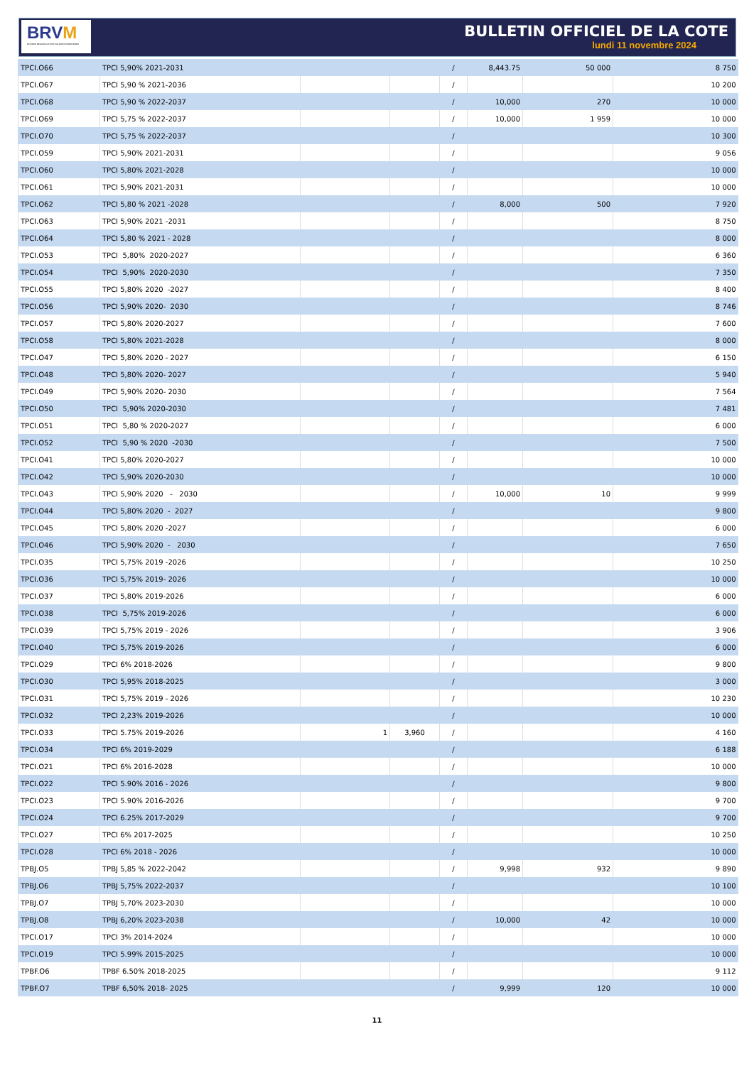BRVM
BOURSE REGIONALE DES VALEURS MOBILIERES
BULLETIN OFFICIEL DE LA COTE
lundi 11 novembre 2024
| TPCI.O66 | TPCI 5,90% 2021-2031 | | | / | 8,443.75 | 50 000 | 8 750 |
| TPCI.O67 | TPCI 5,90 % 2021-2036 | | | / | | | 10 200 |
| TPCI.O68 | TPCI 5,90 % 2022-2037 | | | / | 10,000 | 270 | 10 000 |
| TPCI.O69 | TPCI 5,75 % 2022-2037 | | | / | 10,000 | 1 959 | 10 000 |
| TPCI.O70 | TPCI 5,75 % 2022-2037 | | | / | | | 10 300 |
| TPCI.O59 | TPCI 5,90% 2021-2031 | | | / | | | 9 056 |
| TPCI.O60 | TPCI 5,80% 2021-2028 | | | / | | | 10 000 |
| TPCI.O61 | TPCI 5,90% 2021-2031 | | | / | | | 10 000 |
| TPCI.O62 | TPCI 5,80 % 2021 -2028 | | | / | 8,000 | 500 | 7 920 |
| TPCI.O63 | TPCI 5,90% 2021 -2031 | | | / | | | 8 750 |
| TPCI.O64 | TPCI 5,80 % 2021 - 2028 | | | / | | | 8 000 |
| TPCI.O53 | TPCI 5,80% 2020-2027 | | | / | | | 6 360 |
| TPCI.O54 | TPCI 5,90% 2020-2030 | | | / | | | 7 350 |
| TPCI.O55 | TPCI 5,80% 2020 -2027 | | | / | | | 8 400 |
| TPCI.O56 | TPCI 5,90% 2020- 2030 | | | / | | | 8 746 |
| TPCI.O57 | TPCI 5,80% 2020-2027 | | | / | | | 7 600 |
| TPCI.O58 | TPCI 5,80% 2021-2028 | | | / | | | 8 000 |
| TPCI.O47 | TPCI 5,80% 2020 - 2027 | | | / | | | 6 150 |
| TPCI.O48 | TPCI 5,80% 2020- 2027 | | | / | | | 5 940 |
| TPCI.O49 | TPCI 5,90% 2020- 2030 | | | / | | | 7 564 |
| TPCI.O50 | TPCI 5,90% 2020-2030 | | | / | | | 7 481 |
| TPCI.O51 | TPCI 5,80 % 2020-2027 | | | / | | | 6 000 |
| TPCI.O52 | TPCI 5,90 % 2020 -2030 | | | / | | | 7 500 |
| TPCI.O41 | TPCI 5,80% 2020-2027 | | | / | | | 10 000 |
| TPCI.O42 | TPCI 5,90% 2020-2030 | | | / | | | 10 000 |
| TPCI.O43 | TPCI 5,90% 2020 - 2030 | | | / | 10,000 | 10 | 9 999 |
| TPCI.O44 | TPCI 5,80% 2020 - 2027 | | | / | | | 9 800 |
| TPCI.O45 | TPCI 5,80% 2020 -2027 | | | / | | | 6 000 |
| TPCI.O46 | TPCI 5,90% 2020 - 2030 | | | / | | | 7 650 |
| TPCI.O35 | TPCI 5,75% 2019 -2026 | | | / | | | 10 250 |
| TPCI.O36 | TPCI 5,75% 2019- 2026 | | | / | | | 10 000 |
| TPCI.O37 | TPCI 5,80% 2019-2026 | | | / | | | 6 000 |
| TPCI.O38 | TPCI 5,75% 2019-2026 | | | / | | | 6 000 |
| TPCI.O39 | TPCI 5,75% 2019 - 2026 | | | / | | | 3 906 |
| TPCI.O40 | TPCI 5,75% 2019-2026 | | | / | | | 6 000 |
| TPCI.O29 | TPCI 6% 2018-2026 | | | / | | | 9 800 |
| TPCI.O30 | TPCI 5,95% 2018-2025 | | | / | | | 3 000 |
| TPCI.O31 | TPCI 5,75% 2019 - 2026 | | | / | | | 10 230 |
| TPCI.O32 | TPCI 2,23% 2019-2026 | | | / | | | 10 000 |
| TPCI.O33 | TPCI 5.75% 2019-2026 | 1 | 3,960 | / | | | 4 160 |
| TPCI.O34 | TPCI 6% 2019-2029 | | | / | | | 6 188 |
| TPCI.O21 | TPCI 6% 2016-2028 | | | / | | | 10 000 |
| TPCI.O22 | TPCI 5.90% 2016 - 2026 | | | / | | | 9 800 |
| TPCI.O23 | TPCI 5.90% 2016-2026 | | | / | | | 9 700 |
| TPCI.O24 | TPCI 6.25% 2017-2029 | | | / | | | 9 700 |
| TPCI.O27 | TPCI 6% 2017-2025 | | | / | | | 10 250 |
| TPCI.O28 | TPCI 6% 2018 - 2026 | | | / | | | 10 000 |
| TPBJ.O5 | TPBJ 5,85 % 2022-2042 | | | / | 9,998 | 932 | 9 890 |
| TPBJ.O6 | TPBJ 5,75% 2022-2037 | | | / | | | 10 100 |
| TPBJ.O7 | TPBJ 5,70% 2023-2030 | | | / | | | 10 000 |
| TPBJ.O8 | TPBJ 6,20% 2023-2038 | | | / | 10,000 | 42 | 10 000 |
| TPCI.O17 | TPCI 3% 2014-2024 | | | / | | | 10 000 |
| TPCI.O19 | TPCI 5.99% 2015-2025 | | | / | | | 10 000 |
| TPBF.O6 | TPBF 6.50% 2018-2025 | | | / | | | 9 112 |
| TPBF.O7 | TPBF 6,50% 2018- 2025 | | | / | 9,999 | 120 | 10 000 |
11